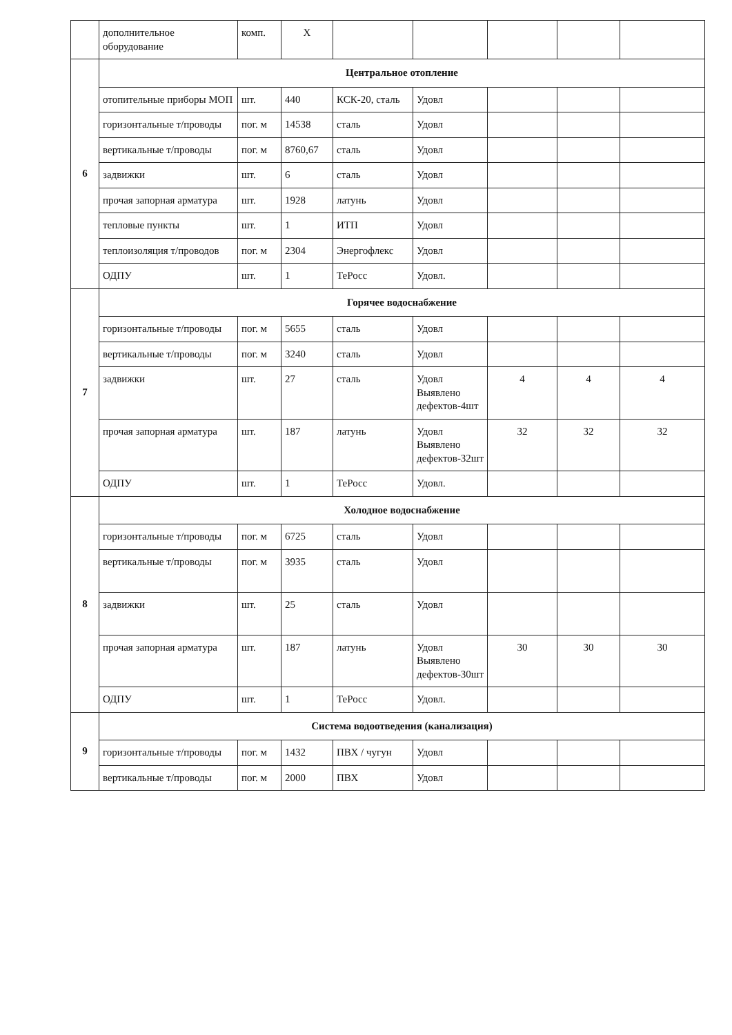| | дополнительное оборудование | комп. | Х | | | | | |
| 6 | Центральное отопление | | | | | | | |
| | отопительные приборы МОП | шт. | 440 | КСК-20, сталь | Удовл | | | |
| | горизонтальные т/проводы | пог. м | 14538 | сталь | Удовл | | | |
| | вертикальные т/проводы | пог. м | 8760,67 | сталь | Удовл | | | |
| | задвижки | шт. | 6 | сталь | Удовл | | | |
| | прочая запорная арматура | шт. | 1928 | латунь | Удовл | | | |
| | тепловые пункты | шт. | 1 | ИТП | Удовл | | | |
| | теплоизоляция т/проводов | пог. м | 2304 | Энергофлекс | Удовл | | | |
| | ОДПУ | шт. | 1 | ТеРосс | Удовл. | | | |
| 7 | Горячее водоснабжение | | | | | | | |
| | горизонтальные т/проводы | пог. м | 5655 | сталь | Удовл | | | |
| | вертикальные т/проводы | пог. м | 3240 | сталь | Удовл | | | |
| | задвижки | шт. | 27 | сталь | Удовл Выявлено дефектов-4шт | 4 | 4 | 4 |
| | прочая запорная арматура | шт. | 187 | латунь | Удовл Выявлено дефектов-32шт | 32 | 32 | 32 |
| | ОДПУ | шт. | 1 | ТеРосс | Удовл. | | | |
| 8 | Холодное водоснабжение | | | | | | | |
| | горизонтальные т/проводы | пог. м | 6725 | сталь | Удовл | | | |
| | вертикальные т/проводы | пог. м | 3935 | сталь | Удовл | | | |
| | задвижки | шт. | 25 | сталь | Удовл | | | |
| | прочая запорная арматура | шт. | 187 | латунь | Удовл Выявлено дефектов-30шт | 30 | 30 | 30 |
| | ОДПУ | шт. | 1 | ТеРосс | Удовл. | | | |
| 9 | Система водоотведения (канализация) | | | | | | | |
| | горизонтальные т/проводы | пог. м | 1432 | ПВХ / чугун | Удовл | | | |
| | вертикальные т/проводы | пог. м | 2000 | ПВХ | Удовл | | | |